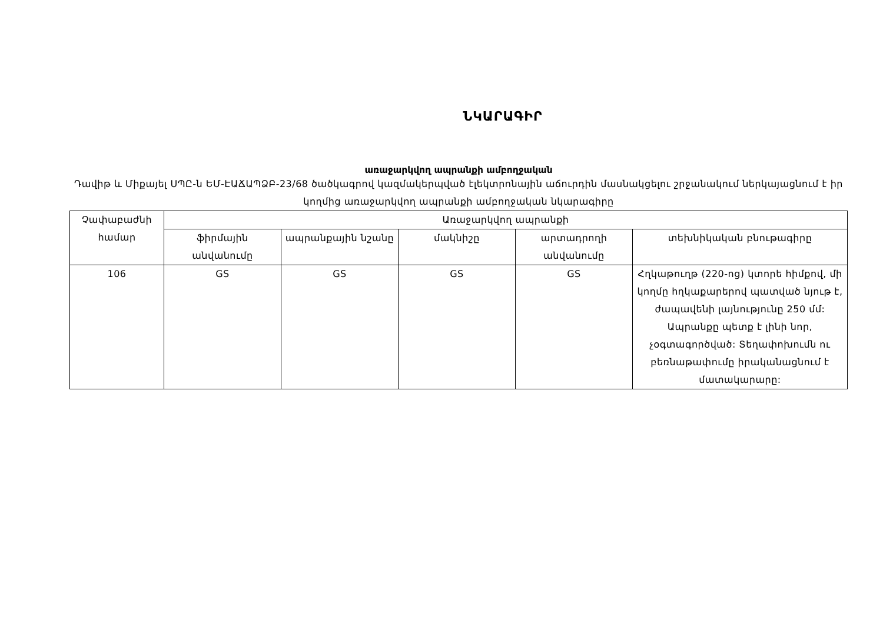ՆԿԱՐԱԳԻՐ
առաջարկվող ապրանքի ամբողջական
Դավիթ և Միքայել ՍՊԸ-ն ԵՄ-ԷԱՃԱՊՁԲ-23/68 ծածկագրով կազմակերպված էլեկտրոնային աճուրդին մասնակցելու շրջանակում ներկայացնում է իր կողմից առաջարկվող ապրանքի ամբողջական նկարագիրը
| Չափաբաժնի համար | Առաջարկվող ապրանքի | | | | |
| --- | --- | --- | --- | --- | --- |
| | ֆիրմային անվանումը | ապրանքային նշանը | մակնիշը | արտադրողի անվանումը | տեխնիկական բնութագիրը |
| 106 | GS | GS | GS | GS | Հղկաթուղթ (220-ոg) կտորե հիմքով, մի կողմը հղկաքարերով պատված նյութ է, ժապավենի լայնությունը 250 մմ: Ապրանքը պետք է լինի նոր, չօգտագործված: Տեղափոխումն ու բեռնաթափումը իրականացնում է մատակարարը: |